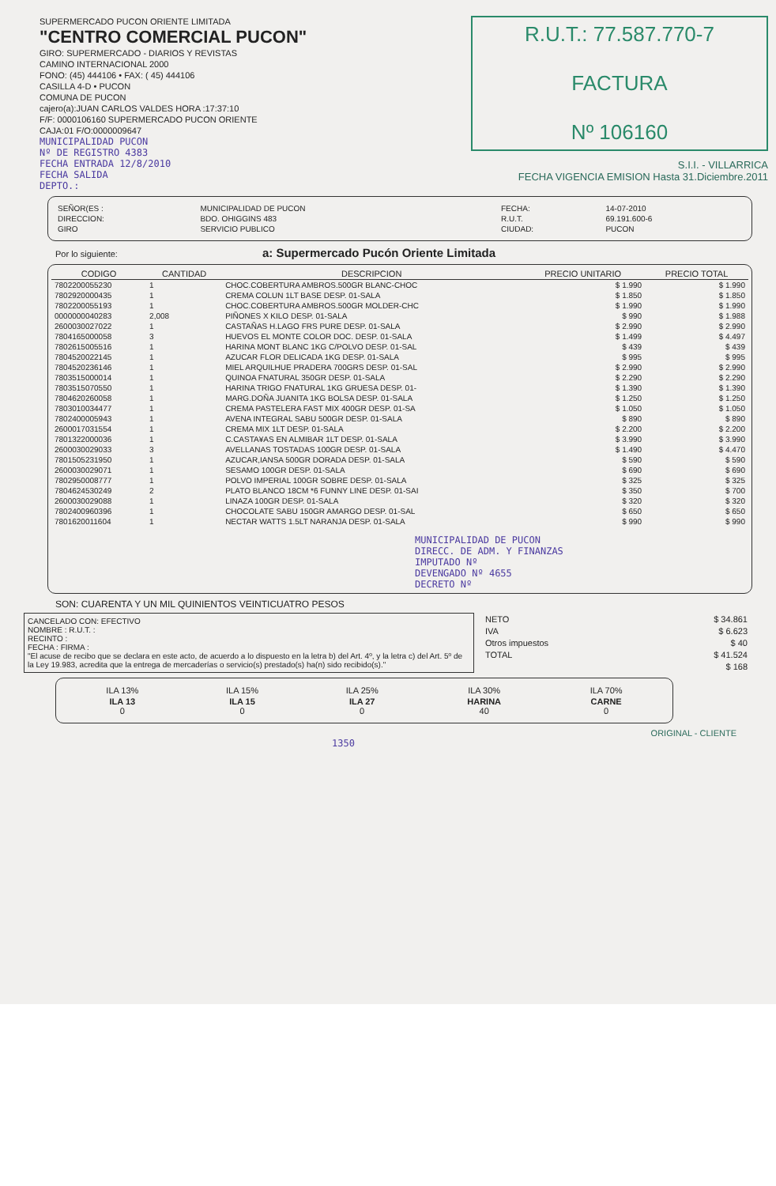SUPERMERCADO PUCON ORIENTE LIMITADA
"CENTRO COMERCIAL PUCON"
GIRO: SUPERMERCADO - DIARIOS Y REVISTAS
CAMINO INTERNACIONAL 2000
FONO: (45) 444106 • FAX: ( 45) 444106
CASILLA 4-D • PUCON
COMUNA DE PUCON
cajero(a):JUAN CARLOS VALDES HORA :17:37:10
F/F: 0000106160 SUPERMERCADO PUCON ORIENTE
CAJA:01 F/O:0000009647
MUNICIPALIDAD PUCON
Nº DE REGISTRO 4383
FECHA ENTRADA 12/8/2010
FECHA SALIDA
DEPTO.:
R.U.T.: 77.587.770-7
FACTURA
Nº 106160
S.I.I. - VILLARRICA
FECHA VIGENCIA EMISION Hasta 31.Diciembre.2011
| SEÑOR(ES : | MUNICIPALIDAD DE PUCON | FECHA: | 14-07-2010 |
| DIRECCION: | BDO. OHIGGINS 483 | R.U.T. | 69.191.600-6 |
| GIRO | SERVICIO PUBLICO | CIUDAD: | PUCON |
Por lo siguiente: a: Supermercado Pucón Oriente Limitada
| CODIGO | CANTIDAD | DESCRIPCION | PRECIO UNITARIO | PRECIO TOTAL |
| --- | --- | --- | --- | --- |
| 7802200055230 | 1 | CHOC.COBERTURA AMBROS.500GR BLANC-CHOC | $ 1.990 | $ 1.990 |
| 7802920000435 | 1 | CREMA COLUN 1LT BASE DESP. 01-SALA | $ 1.850 | $ 1.850 |
| 7802200055193 | 1 | CHOC.COBERTURA AMBROS.500GR MOLDER-CHC | $ 1.990 | $ 1.990 |
| 0000000040283 | 2,008 | PIÑONES X KILO DESP. 01-SALA | $ 990 | $ 1.988 |
| 2600030027022 | 1 | CASTAÑAS H.LAGO FRS PURE DESP. 01-SALA | $ 2.990 | $ 2.990 |
| 7804165000058 | 3 | HUEVOS EL MONTE COLOR DOC. DESP. 01-SALA | $ 1.499 | $ 4.497 |
| 7802615005516 | 1 | HARINA MONT BLANC 1KG C/POLVO DESP. 01-SAL | $ 439 | $ 439 |
| 7804520022145 | 1 | AZUCAR FLOR DELICADA 1KG DESP. 01-SALA | $ 995 | $ 995 |
| 7804520236146 | 1 | MIEL ARQUILHUE PRADERA 700GRS DESP. 01-SAL | $ 2.990 | $ 2.990 |
| 7803515000014 | 1 | QUINOA FNATURAL 350GR DESP. 01-SALA | $ 2.290 | $ 2.290 |
| 7803515070550 | 1 | HARINA TRIGO FNATURAL 1KG GRUESA DESP. 01- | $ 1.390 | $ 1.390 |
| 7804620260058 | 1 | MARG.DOÑA JUANITA 1KG BOLSA DESP. 01-SALA | $ 1.250 | $ 1.250 |
| 7803010034477 | 1 | CREMA PASTELERA FAST MIX 400GR DESP. 01-SA | $ 1.050 | $ 1.050 |
| 7802400005943 | 1 | AVENA INTEGRAL SABU 500GR DESP. 01-SALA | $ 890 | $ 890 |
| 2600017031554 | 1 | CREMA MIX 1LT DESP. 01-SALA | $ 2.200 | $ 2.200 |
| 7801322000036 | 1 | C.CASTA¥AS EN ALMIBAR 1LT DESP. 01-SALA | $ 3.990 | $ 3.990 |
| 2600030029033 | 3 | AVELLANAS TOSTADAS 100GR DESP. 01-SALA | $ 1.490 | $ 4.470 |
| 7801505231950 | 1 | AZUCAR,IANSA 500GR DORADA DESP. 01-SALA | $ 590 | $ 590 |
| 2600030029071 | 1 | SESAMO 100GR DESP. 01-SALA | $ 690 | $ 690 |
| 7802950008777 | 1 | POLVO IMPERIAL 100GR SOBRE DESP. 01-SALA | $ 325 | $ 325 |
| 7804624530249 | 2 | PLATO BLANCO 18CM *6 FUNNY LINE DESP. 01-SAI | $ 350 | $ 700 |
| 2600030029088 | 1 | LINAZA 100GR DESP. 01-SALA | $ 320 | $ 320 |
| 7802400960396 | 1 | CHOCOLATE SABU 150GR AMARGO DESP. 01-SAL | $ 650 | $ 650 |
| 7801620011604 | 1 | NECTAR WATTS 1.5LT NARANJA DESP. 01-SALA | $ 990 | $ 990 |
MUNICIPALIDAD DE PUCON
DIRECC. DE ADM. Y FINANZAS
IMPUTADO Nº
DEVENGADO Nº 4655
DECRETO Nº
SON: CUARENTA Y UN MIL QUINIENTOS VEINTICUATRO PESOS
CANCELADO CON: EFECTIVO
NOMBRE : R.U.T. :
RECINTO :
FECHA : FIRMA :
"El acuse de recibo que se declara en este acto, de acuerdo a lo dispuesto en la letra b) del Art. 4º, y la letra c) del Art. 5º de la Ley 19.983, acredita que la entrega de mercaderías o servicio(s) prestado(s) ha(n) sido recibido(s)."
| NETO | $ 34.861 |
| IVA | $ 6.623 |
| Otros impuestos | $ 40 |
| TOTAL | $ 41.524 |
| | $ 168 |
| ILA 13% | ILA 15% | ILA 25% | ILA 30% | ILA 70% |
| ILA 13 0 | ILA 15 0 | ILA 27 0 | HARINA 40 | CARNE 0 |
ORIGINAL - CLIENTE
1350